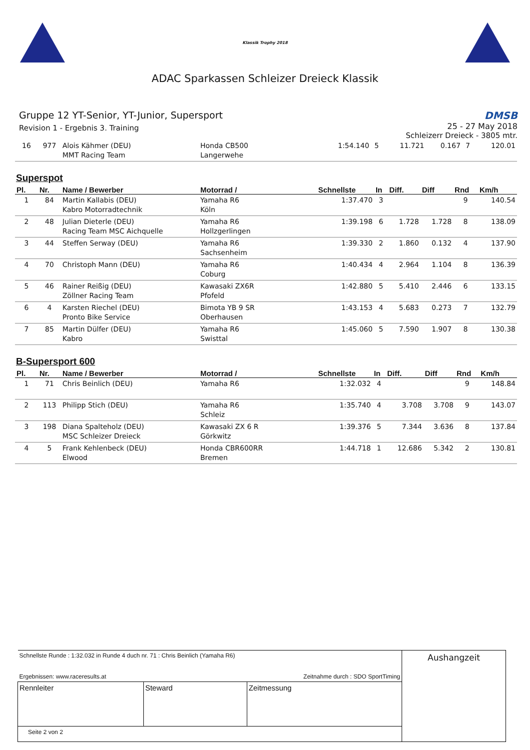Klassik Trophy 2018
ADAC Sparkassen Schleizer Dreieck Klassik
Gruppe 12 YT-Senior, YT-Junior, Supersport
Revision 1 - Ergebnis 3. Training
DMSB
25 - 27 May 2018
Schleizerr Dreieck - 3805 mtr.
| 16 | 977 | Alois Kähmer (DEU) MMT Racing Team | Honda CB500 Langerwehe | 1:54.140 | 5 | 11.721 | 0.167 | 7 | 120.01 |
Superspot
| Pl. | Nr. | Name / Bewerber | Motorrad / | Schnellste | In | Diff. | Diff | Rnd | Km/h |
| --- | --- | --- | --- | --- | --- | --- | --- | --- | --- |
| 1 | 84 | Martin Kallabis (DEU) Kabro Motorradtechnik | Yamaha R6 Köln | 1:37.470 | 3 | | | 9 | 140.54 |
| 2 | 48 | Julian Dieterle (DEU) Racing Team MSC Aichquelle | Yamaha R6 Hollzgerlingen | 1:39.198 | 6 | 1.728 | 1.728 | 8 | 138.09 |
| 3 | 44 | Steffen Serway (DEU) | Yamaha R6 Sachsenheim | 1:39.330 | 2 | 1.860 | 0.132 | 4 | 137.90 |
| 4 | 70 | Christoph Mann (DEU) | Yamaha R6 Coburg | 1:40.434 | 4 | 2.964 | 1.104 | 8 | 136.39 |
| 5 | 46 | Rainer Reißig (DEU) Zöllner Racing Team | Kawasaki ZX6R Pfofeld | 1:42.880 | 5 | 5.410 | 2.446 | 6 | 133.15 |
| 6 | 4 | Karsten Riechel (DEU) Pronto Bike Service | Bimota YB 9 SR Oberhausen | 1:43.153 | 4 | 5.683 | 0.273 | 7 | 132.79 |
| 7 | 85 | Martin Dülfer (DEU) Kabro | Yamaha R6 Swisttal | 1:45.060 | 5 | 7.590 | 1.907 | 8 | 130.38 |
B-Supersport 600
| Pl. | Nr. | Name / Bewerber | Motorrad / | Schnellste | In | Diff. | Diff | Rnd | Km/h |
| --- | --- | --- | --- | --- | --- | --- | --- | --- | --- |
| 1 | 71 | Chris Beinlich (DEU) | Yamaha R6 | 1:32.032 | 4 | | | 9 | 148.84 |
| 2 | 113 | Philipp Stich (DEU) | Yamaha R6 Schleiz | 1:35.740 | 4 | 3.708 | 3.708 | 9 | 143.07 |
| 3 | 198 | Diana Spalteholz (DEU) MSC Schleizer Dreieck | Kawasaki ZX 6 R Görkwitz | 1:39.376 | 5 | 7.344 | 3.636 | 8 | 137.84 |
| 4 | 5 | Frank Kehlenbeck (DEU) Elwood | Honda CBR600RR Bremen | 1:44.718 | 1 | 12.686 | 5.342 | 2 | 130.81 |
| Schnellste Runde : 1:32.032 in Runde 4 duch nr. 71 : Chris Beinlich (Yamaha R6) Ergebnissen: www.raceresults.at Zeitnahme durch : SDO SportTiming | | | Aushangzeit |
| Rennleiter | Steward | Zeitmessung | |
| Seite 2 von 2 | | | |